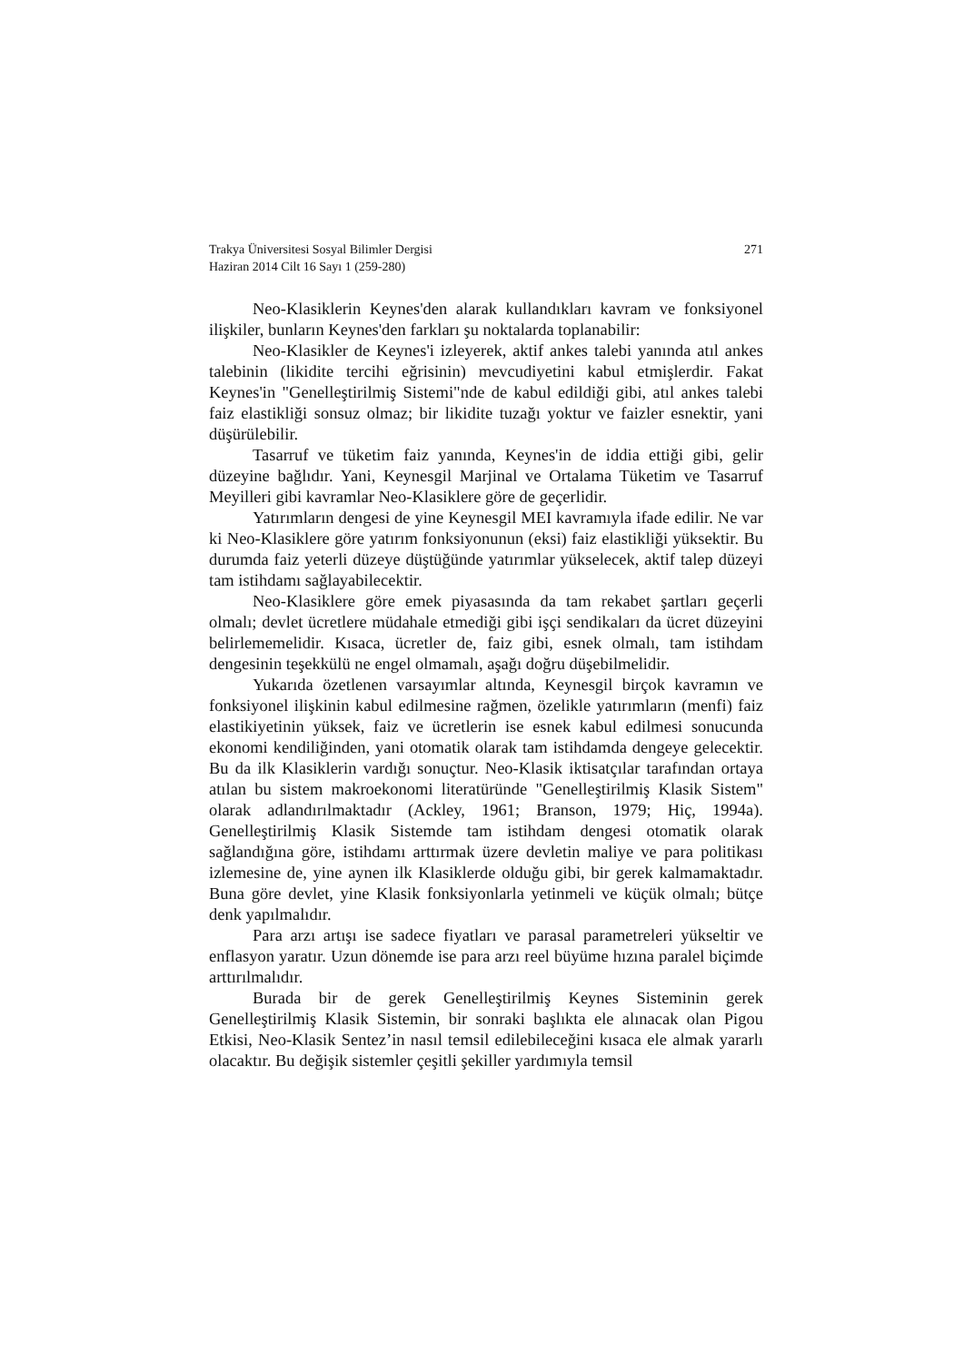Trakya Üniversitesi Sosyal Bilimler Dergisi
Haziran 2014 Cilt 16 Sayı 1 (259-280)
271
Neo-Klasiklerin Keynes'den alarak kullandıkları kavram ve fonksiyonel ilişkiler, bunların Keynes'den farkları şu noktalarda toplanabilir:
Neo-Klasikler de Keynes'i izleyerek, aktif ankes talebi yanında atıl ankes talebinin (likidite tercihi eğrisinin) mevcudiyetini kabul etmişlerdir. Fakat Keynes'in "Genelleştirilmiş Sistemi"nde de kabul edildiği gibi, atıl ankes talebi faiz elastikliği sonsuz olmaz; bir likidite tuzağı yoktur ve faizler esnektir, yani düşürülebilir.
Tasarruf ve tüketim faiz yanında, Keynes'in de iddia ettiği gibi, gelir düzeyine bağlıdır. Yani, Keynesgil Marjinal ve Ortalama Tüketim ve Tasarruf Meyilleri gibi kavramlar Neo-Klasiklere göre de geçerlidir.
Yatırımların dengesi de yine Keynesgil MEI kavramıyla ifade edilir. Ne var ki Neo-Klasiklere göre yatırım fonksiyonunun (eksi) faiz elastikliği yüksektir. Bu durumda faiz yeterli düzeye düştüğünde yatırımlar yükselecek, aktif talep düzeyi tam istihdamı sağlayabilecektir.
Neo-Klasiklere göre emek piyasasında da tam rekabet şartları geçerli olmalı; devlet ücretlere müdahale etmediği gibi işçi sendikaları da ücret düzeyini belirlememelidir. Kısaca, ücretler de, faiz gibi, esnek olmalı, tam istihdam dengesinin teşekkülü ne engel olmamalı, aşağı doğru düşebilmelidir.
Yukarıda özetlenen varsayımlar altında, Keynesgil birçok kavramın ve fonksiyonel ilişkinin kabul edilmesine rağmen, özelikle yatırımların (menfi) faiz elastikiyetinin yüksek, faiz ve ücretlerin ise esnek kabul edilmesi sonucunda ekonomi kendiliğinden, yani otomatik olarak tam istihdamda dengeye gelecektir. Bu da ilk Klasiklerin vardığı sonuçtur. Neo-Klasik iktisatçılar tarafından ortaya atılan bu sistem makroekonomi literatüründe "Genelleştirilmiş Klasik Sistem" olarak adlandırılmaktadır (Ackley, 1961; Branson, 1979; Hiç, 1994a). Genelleştirilmiş Klasik Sistemde tam istihdam dengesi otomatik olarak sağlandığına göre, istihdamı arttırmak üzere devletin maliye ve para politikası izlemesine de, yine aynen ilk Klasiklerde olduğu gibi, bir gerek kalmamaktadır. Buna göre devlet, yine Klasik fonksiyonlarla yetinmeli ve küçük olmalı; bütçe denk yapılmalıdır.
Para arzı artışı ise sadece fiyatları ve parasal parametreleri yükseltir ve enflasyon yaratır. Uzun dönemde ise para arzı reel büyüme hızına paralel biçimde arttırılmalıdır.
Burada bir de gerek Genelleştirilmiş Keynes Sisteminin gerek Genelleştirilmiş Klasik Sistemin, bir sonraki başlıkta ele alınacak olan Pigou Etkisi, Neo-Klasik Sentez’in nasıl temsil edilebileceğini kısaca ele almak yararlı olacaktır. Bu değişik sistemler çeşitli şekiller yardımıyla temsil